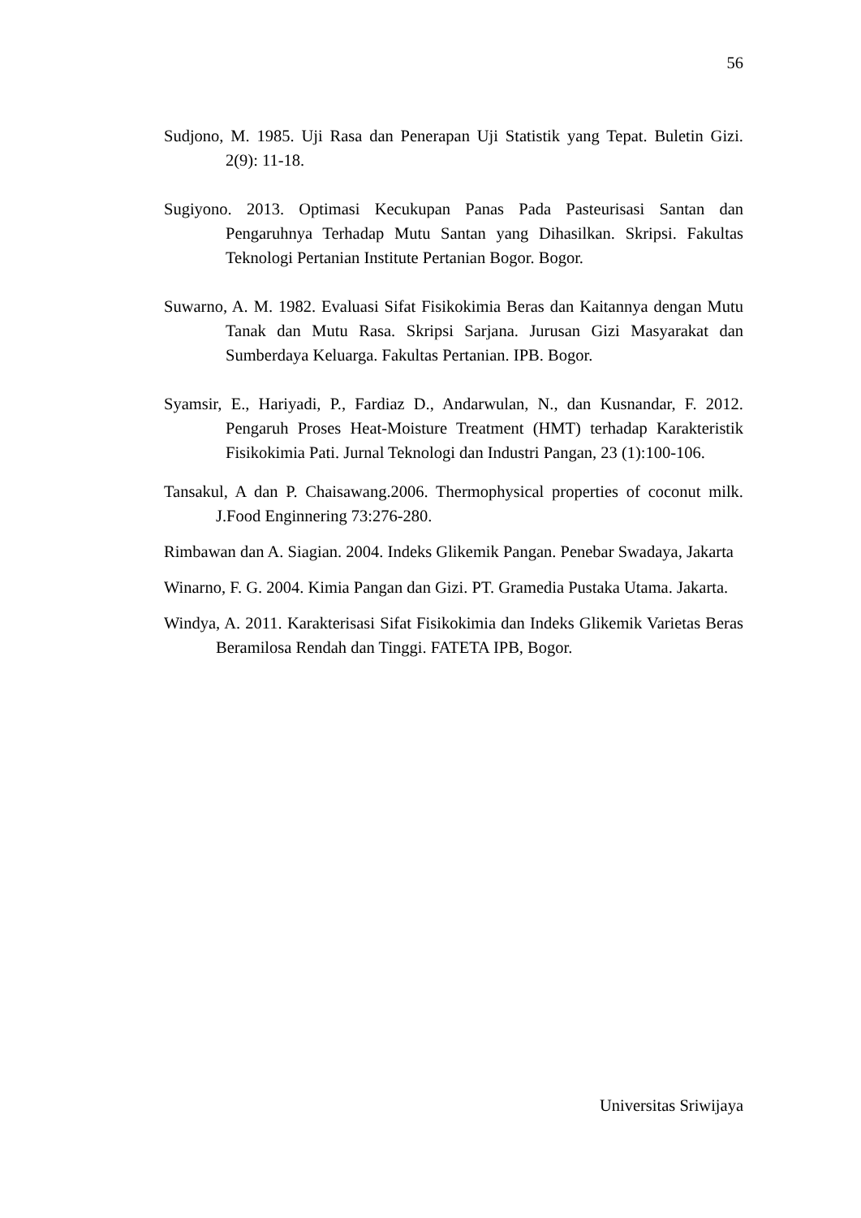56
Sudjono, M. 1985. Uji Rasa dan Penerapan Uji Statistik yang Tepat. Buletin Gizi. 2(9): 11-18.
Sugiyono. 2013. Optimasi Kecukupan Panas Pada Pasteurisasi Santan dan Pengaruhnya Terhadap Mutu Santan yang Dihasilkan. Skripsi. Fakultas Teknologi Pertanian Institute Pertanian Bogor. Bogor.
Suwarno, A. M. 1982. Evaluasi Sifat Fisikokimia Beras dan Kaitannya dengan Mutu Tanak dan Mutu Rasa. Skripsi Sarjana. Jurusan Gizi Masyarakat dan Sumberdaya Keluarga. Fakultas Pertanian. IPB. Bogor.
Syamsir, E., Hariyadi, P., Fardiaz D., Andarwulan, N., dan Kusnandar, F. 2012. Pengaruh Proses Heat-Moisture Treatment (HMT) terhadap Karakteristik Fisikokimia Pati. Jurnal Teknologi dan Industri Pangan, 23 (1):100-106.
Tansakul, A dan P. Chaisawang.2006. Thermophysical properties of coconut milk. J.Food Enginnering 73:276-280.
Rimbawan dan A. Siagian. 2004. Indeks Glikemik Pangan. Penebar Swadaya, Jakarta
Winarno, F. G. 2004. Kimia Pangan dan Gizi. PT. Gramedia Pustaka Utama. Jakarta.
Windya, A. 2011. Karakterisasi Sifat Fisikokimia dan Indeks Glikemik Varietas Beras Beramilosa Rendah dan Tinggi. FATETA IPB, Bogor.
Universitas Sriwijaya